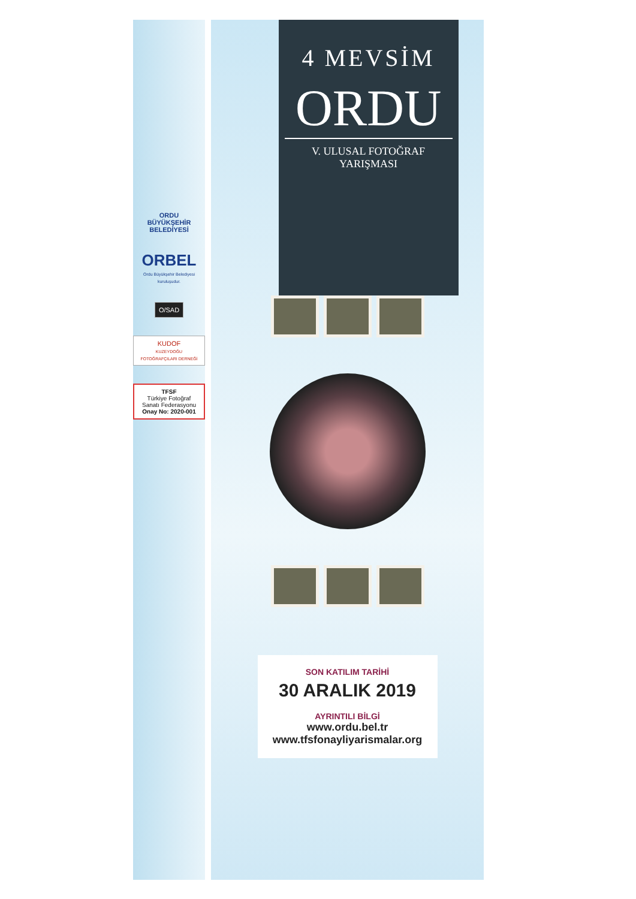ORDU
BÜYÜKŞEHİR
BELEDİYESİ
ORBEL
Ordu Büyükşehir Belediyesi kuruluşudur.
O/SAD
KUDOF
KUZEYDOĞU FOTOĞRAFÇILARI DERNEĞİ
TFSF
Türkiye Fotoğraf Sanatı Federasyonu
Onay No: 2020-001
4 MEVSİM
ORDU
V. ULUSAL FOTOĞRAF YARIŞMASI
SON KATILIM TARİHİ
30 ARALIK 2019
AYRINTILI BİLGİ
www.ordu.bel.tr
www.tfsfonayliyarismalar.org